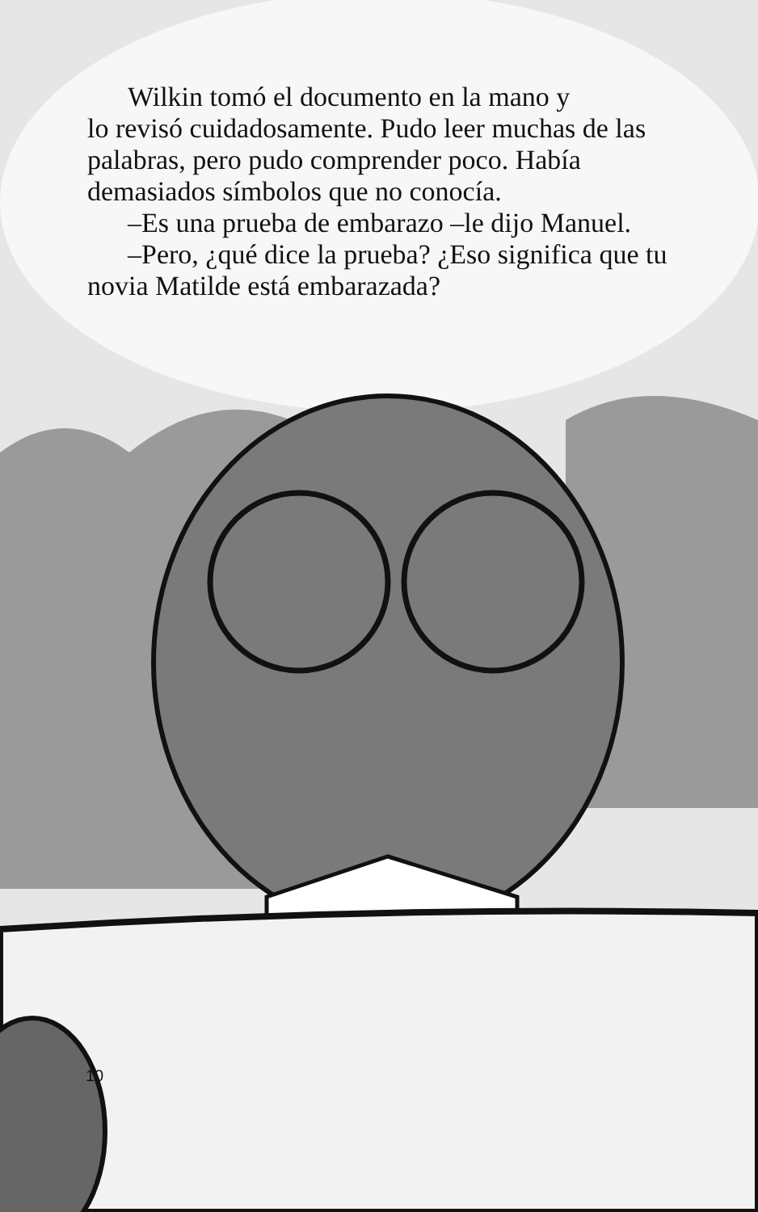Wilkin tomó el documento en la mano y
lo revisó cuidadosamente. Pudo leer muchas de las palabras, pero pudo comprender poco. Había demasiados símbolos que no conocía.
–Es una prueba de embarazo –le dijo Manuel.
–Pero, ¿qué dice la prueba? ¿Eso significa que tu novia Matilde está embarazada?
10